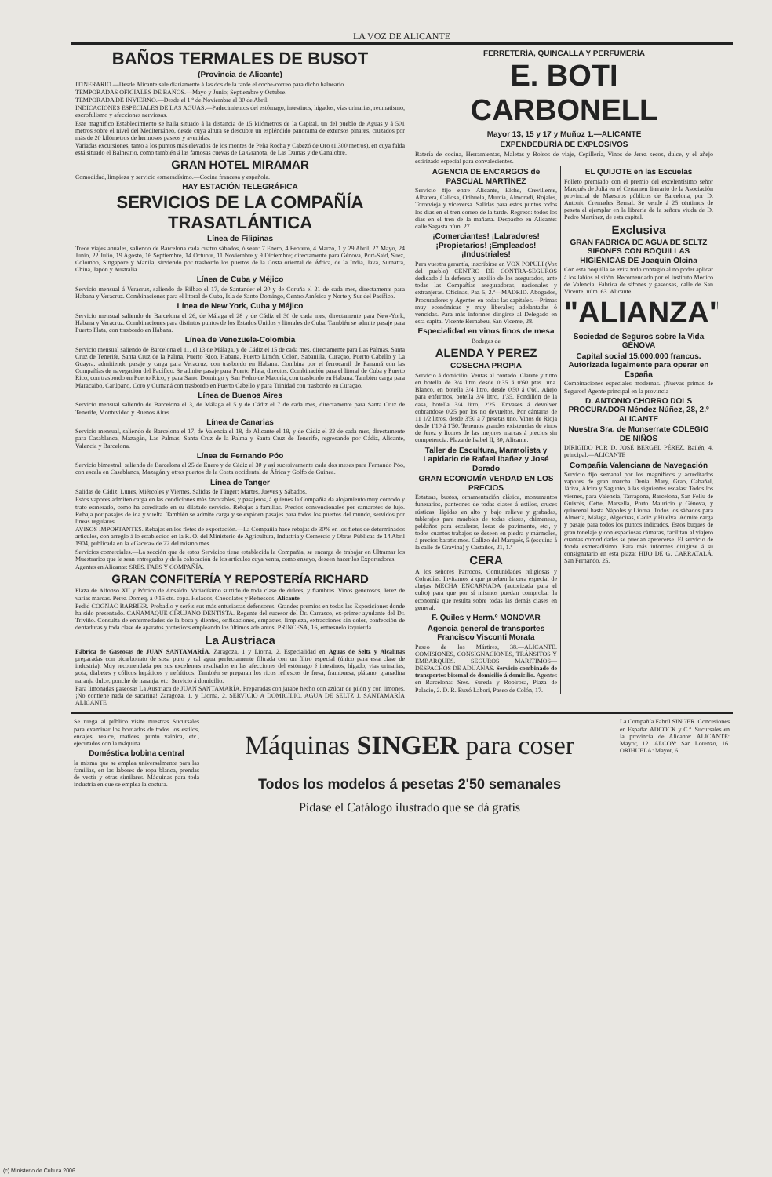LA VOZ DE ALICANTE
BAÑOS TERMALES DE BUSOT
(Provincia de Alicante)
ITINERARIO.—Desde Alicante sale diariamente á las dos de la tarde el coche-correo para dicho balneario.
TEMPORADAS OFICIALES DE BAÑOS.—Mayo y Junio; Septiembre y Octubre.
TEMPORADA DE INVIERNO.—Desde el 1.º de Noviembre al 30 de Abril.
INDICACIONES ESPECIALES DE LAS AGUAS.—Padecimientos del estómago, intestinos, hígados, vías urinarias, reumatismo, escrofulismo y afecciones nerviosas.
Este magnífico Establecimiento se halla situado á la distancia de 15 kilómetros de la Capital, un del pueblo de Aguas y á 501 metros sobre el nivel del Mediterráneo, desde cuya altura se descubre un espléndido panorama de extensos pinares, cruzados por más de 20 kilómetros de hermosos paseos y avenidas.
Variadas excursiones, tanto á los puntos más elevados de los montes de Peña Rocha y Cabezó de Oro (1.300 metros), en cuya falda está situado el Balneario, como también á las famosas cuevas de La Granota, de Las Damas y de Canalobre.
GRAN HOTEL MIRAMAR
Comodidad, limpieza y servicio esmeradísimo.—Cocina francesa y española.
HAY ESTACIÓN TELEGRÁFICA
SERVICIOS DE LA COMPAÑÍA TRASATLÁNTICA
Línea de Filipinas
Trece viajes anuales, saliendo de Barcelona cada cuatro sábados, ó sean: 7 Enero, 4 Febrero, 4 Marzo, 1 y 29 Abril, 27 Mayo, 24 Junio, 22 Julio, 19 Agosto, 16 Septiembre, 14 Octubre, 11 Noviembre y 9 Diciembre; directamente para Génova, Port-Said, Suez, Colombo, Singapore y Manila, sirviendo por trasbordo los puertos de la Costa oriental de África, de la India, Java, Sumatra, China, Japón y Australia.
Línea de Cuba y Méjico
Servicio mensual á Veracruz, saliendo de Bilbao el 17, de Santander el 20 y de Coruña el 21 de cada mes, directamente para Habana y Veracruz. Combinaciones para el litoral de Cuba, Isla de Santo Domingo, Centro América y Norte y Sur del Pacífico.
Línea de New York, Cuba y Méjico
Servicio mensual saliendo de Barcelona el 26, de Málaga el 28 y de Cádiz el 30 de cada mes, directamente para New-York, Habana y Veracruz. Combinaciones para distintos puntos de los Estados Unidos y litorales de Cuba. También se admite pasaje para Puerto Plata, con trasbordo en Habana.
Línea de Venezuela-Colombia
Servicio mensual saliendo de Barcelona el 11, el 13 de Málaga, y de Cádiz el 15 de cada mes, directamente para Las Palmas, Santa Cruz de Tenerife, Santa Cruz de la Palma, Puerto Rico, Habana, Puerto Limón, Colón, Sabanilla, Curaçao, Puerto Cabello y La Guayra, admitiendo pasaje y carga para Veracruz, con trasbordo en Habana. Combina por el ferrocarril de Panamá con las Compañías de navegación del Pacífico. Se admite pasaje para Puerto Plata, directos. Combinación para el litoral de Cuba y Puerto Rico, con trasbordo en Puerto Rico, y para Santo Domingo y San Pedro de Macoría, con trasbordo en Habana. También carga para Maracaibo, Carúpano, Coro y Cumaná con trasbordo en Puerto Cabello y para Trinidad con trasbordo en Curaçao.
Línea de Buenos Aires
Servicio mensual saliendo de Barcelona el 3, de Málaga el 5 y de Cádiz el 7 de cada mes, directamente para Santa Cruz de Tenerife, Montevideo y Buenos Aires.
Línea de Canarias
Servicio mensual, saliendo de Barcelona el 17, de Valencia el 18, de Alicante el 19, y de Cádiz el 22 de cada mes, directamente para Casablanca, Mazagán, Las Palmas, Santa Cruz de la Palma y Santa Cruz de Tenerife, regresando por Cádiz, Alicante, Valencia y Barcelona.
Línea de Fernando Póo
Servicio bimestral, saliendo de Barcelona el 25 de Enero y de Cádiz el 30 y así sucesivamente cada dos meses para Fernando Póo, con escala en Casablanca, Mazagán y otros puertos de la Costa occidental de África y Golfo de Guinea.
Línea de Tanger
Salidas de Cádiz: Lunes, Miércoles y Viernes. Salidas de Tánger: Martes, Jueves y Sábados.
Estos vapores admiten carga en las condiciones más favorables, y pasajeros, á quienes la Compañía da alojamiento muy cómodo y trato esmerado, como ha acreditado en su dilatado servicio. Rebajas á familias. Precios convencionales por camarotes de lujo. Rebaja por pasajes de ida y vuelta. También se admite carga y se expiden pasajes para todos los puertos del mundo, servidos por líneas regulares.
AVISOS IMPORTANTES. Rebajas en los fletes de exportación.—La Compañía hace rebajas de 30% en los fletes de determinados artículos, con arreglo á lo establecido en la R. O. del Ministerio de Agricultura, Industria y Comercio y Obras Públicas de 14 Abril 1904, publicada en la «Gaceta» de 22 del mismo mes.
Servicios comerciales.—La sección que de estos Servicios tiene establecida la Compañía, se encarga de trabajar en Ultramar los Muestrarios que le sean entregados y de la colocación de los artículos cuya venta, como ensayo, deseen hacer los Exportadores.
Agentes en Alicante: SRES. FAES Y COMPAÑÍA.
GRAN CONFITERÍA Y REPOSTERÍA RICHARD
Plaza de Alfonso XII y Pórtico de Ansaldo. Variadísimo surtido de toda clase de dulces, y fiambres. Vinos generosos, Jerez de varias marcas. Perez Domeq, á 0'15 cts. copa. Helados, Chocolates y Refrescos. Alicante
Pedid COGNAC BARBIER. Probadlo y seréis sus más entusiastas defensores. Grandes premios en todas las Exposiciones donde ha sido presentado. CAÑAMAQUE CIRUJANO DENTISTA. Regente del sucesor del Dr. Carrasco, ex-primer ayudante del Dr. Triviño. Consulta de enfermedades de la boca y dientes, orificaciones, empastes, limpieza, extracciones sin dolor, confección de dentaduras y toda clase de aparatos protésicos empleando los últimos adelantos. PRINCESA, 16, entresuelo izquierda.
La Austriaca
Fábrica de Gaseosas de JUAN SANTAMARÍA, Zaragoza, 1 y Liorna, 2. Especialidad en Aguas de Seltz y Alcalinas preparadas con bicarbonato de sosa puro y cal agua perfectamente filtrada con un filtro especial (único para esta clase de industria). Muy recomendada por sus excelentes resultados en las afecciones del estómago é intestinos, hígado, vías urinarias, gota, diabetes y cólicos hepáticos y nefríticos. También se preparan los ricos refrescos de fresa, frambuesa, plátano, granadina naranja dulce, ponche de naranja, etc. Servicio á domicilio.
Para limonadas gaseosas La Austriaca de JUAN SANTAMARÍA. Preparadas con jarabe hecho con azúcar de pilón y con limones. ¡No contiene nada de sacarina! Zaragoza, 1, y Liorna, 2. SERVICIO A DOMICILIO. AGUA DE SELTZ J. SANTAMARÍA ALICANTE
FERRETERÍA, QUINCALLA Y PERFUMERÍA
E. BOTI CARBONELL
Mayor 13, 15 y 17 y Muñoz 1.—ALICANTE
EXPENDEDURÍA DE EXPLOSIVOS
Batería de cocina, Herramientas, Maletas y Bolsos de viaje, Cepillería, Vinos de Jerez secos, dulce, y el añejo estirizado especial para convalecientes.
AGENCIA DE ENCARGOS de PASCUAL MARTÍNEZ
Servicio fijo entre Alicante, Elche, Crevillente, Albatera, Callosa, Orihuela, Murcia, Almoradí, Rojales, Torrevieja y viceversa. Salidas para estos puntos todos los días en el tren correo de la tarde. Regreso: todos los días en el tren de la mañana. Despacho en Alicante: calle Sagasta núm. 27.
¡Comerciantes! ¡Labradores! ¡Propietarios! ¡Empleados! ¡Industriales!
Para vuestra garantía, inscribirse en VOX POPULI (Voz del pueblo) CENTRO DE CONTRA-SEGUROS dedicado á la defensa y auxilio de los asegurados, ante todas las Compañías aseguradoras, nacionales y extranjeras. Oficinas, Paz 5, 2.º—MADRID. Abogados, Procuradores y Agentes en todas las capitales.—Primas muy económicas y muy liberales; adelantadas ó vencidas. Para más informes dirigirse al Delegado en esta capital Vicente Bernabeu, San Vicente, 28.
Especialidad en vinos finos de mesa
Bodegas de
ALENDA Y PEREZ
COSECHA PROPIA
Servicio á domicilio. Ventas al contado. Clarete y tinto en botella de 3/4 litro desde 0,35 á 0'60 ptas. una. Blanco, en botella 3/4 litro, desde 0'50 á 0'60. Añejo para enfermos, botella 3/4 litro, 1'35. Fondillón de la casa, botella 3/4 litro, 2'25. Envases á devolver cobrándose 0'25 por los no devueltos. Por cántaras de 11 1/2 litros, desde 3'50 á 7 pesetas uno. Vinos de Rioja desde 1'10 á 1'50. Tenemos grandes existencias de vinos de Jerez y licores de las mejores marcas á precios sin competencia. Plaza de Isabel II, 30, Alicante.
Taller de Escultura, Marmolista y Lapidario de Rafael Ibañez y José Dorado
GRAN ECONOMÍA VERDAD EN LOS PRECIOS
Estatuas, bustos, ornamentación clásica, monumentos funerarios, panteones de todas clases á estilos, cruces rústicas, lápidas en alto y bajo relieve y grabadas, tablerajes para muebles de todas clases, chimeneas, peldaños para escaleras, losas de pavimento, etc., y todos cuantos trabajos se deseen en piedra y mármoles, á precios baratísimos. Callizo del Marqués, 5 (esquina á la calle de Gravina) y Castaños, 21, 1.º
CERA
A los señores Párrocos, Comunidades religiosas y Cofradías. Invitamos á que prueben la cera especial de abejas MECHA ENCARNADA (autorizada para el culto) para que por sí mismos puedan comprobar la economía que resulta sobre todas las demás clases en general.
F. Quiles y Herm.º MONOVAR
Agencia general de transportes Francisco Visconti Morata
Paseo de los Mártires, 38.—ALICANTE. COMISIONES, CONSIGNACIONES, TRÁNSITOS Y EMBARQUES. SEGUROS MARÍTIMOS—DESPACHOS DE ADUANAS. Servicio combinado de transportes bisemal de domicilio á domicilio. Agentes en Barcelona: Sres. Sureda y Robirosa, Plaza de Palacio, 2. D. R. Buxó Labori, Paseo de Colón, 17.
EL QUIJOTE en las Escuelas
Folleto premiado con el premio del excelentísimo señor Marqués de Juliá en el Certamen literario de la Asociación provincial de Maestros públicos de Barcelona, por D. Antonio Cremades Bernal. Se vende á 25 céntimos de peseta el ejemplar en la librería de la señora viuda de D. Pedro Martínez, de esta capital.
Exclusiva
GRAN FABRICA DE AGUA DE SELTZ SIFONES CON BOQUILLAS HIGIÉNICAS DE Joaquin Olcina
Con esta boquilla se evita todo contagio al no poder aplicar á los labios el sifón. Recomendado por el Instituto Médico de Valencia. Fábrica de sifones y gaseosas, calle de San Vicente, núm. 63. Alicante.
"ALIANZA"
Sociedad de Seguros sobre la Vida GÉNOVA
Capital social 15.000.000 francos. Autorizada legalmente para operar en España
Combinaciones especiales modernas. ¡Nuevas primas de Seguros! Agente principal en la provincia
D. ANTONIO CHORRO DOLS PROCURADOR Méndez Núñez, 28, 2.º ALICANTE
Nuestra Sra. de Monserrate COLEGIO DE NIÑOS
DIRIGIDO POR D. JOSÉ BERGEL PÉREZ. Bailén, 4, principal.—ALICANTE
Compañía Valenciana de Navegación
Servicio fijo semanal por los magníficos y acreditados vapores de gran marcha Denia, Mary, Grao, Cabañal, Játiva, Alcira y Sagunto, á las siguientes escalas: Todos los viernes, para Valencia, Tarragona, Barcelona, San Feliu de Guixols, Cette, Marsella, Porto Mauricio y Génova, y quincenal hasta Nápoles y Liorna. Todos los sábados para Almería, Málaga, Algeciras, Cádiz y Huelva. Admite carga y pasaje para todos los puntos indicados. Estos buques de gran tonelaje y con espaciosas cámaras, facilitan al viajero cuantas comodidades se puedan apetecerse. El servicio de fonda esmeradísimo. Para más informes dirigirse á su consignatario en esta plaza: HIJO DE G. CARRATALÁ, San Fernando, 25.
Se ruega al público visite nuestras Sucursales para examinar los bordados de todos los estilos, encajes, realce, matices, punto vainica, etc., ejecutados con la máquina.
Doméstica bobina central
la misma que se emplea universalmente para las familias, en las labores de ropa blanca, prendas de vestir y otras similares. Máquinas para toda industria en que se emplea la costura.
Máquinas SINGER para coser
Todos los modelos á pesetas 2'50 semanales
Pídase el Catálogo ilustrado que se dá gratis
La Compañía Fabril SINGER. Concesiones en España: ADCOCK y C.ª. Sucursales en la provincia de Alicante: ALICANTE: Mayor, 12. ALCOY: San Lorenzo, 16. ORIHUELA: Mayor, 6.
(c) Ministerio de Cultura 2006